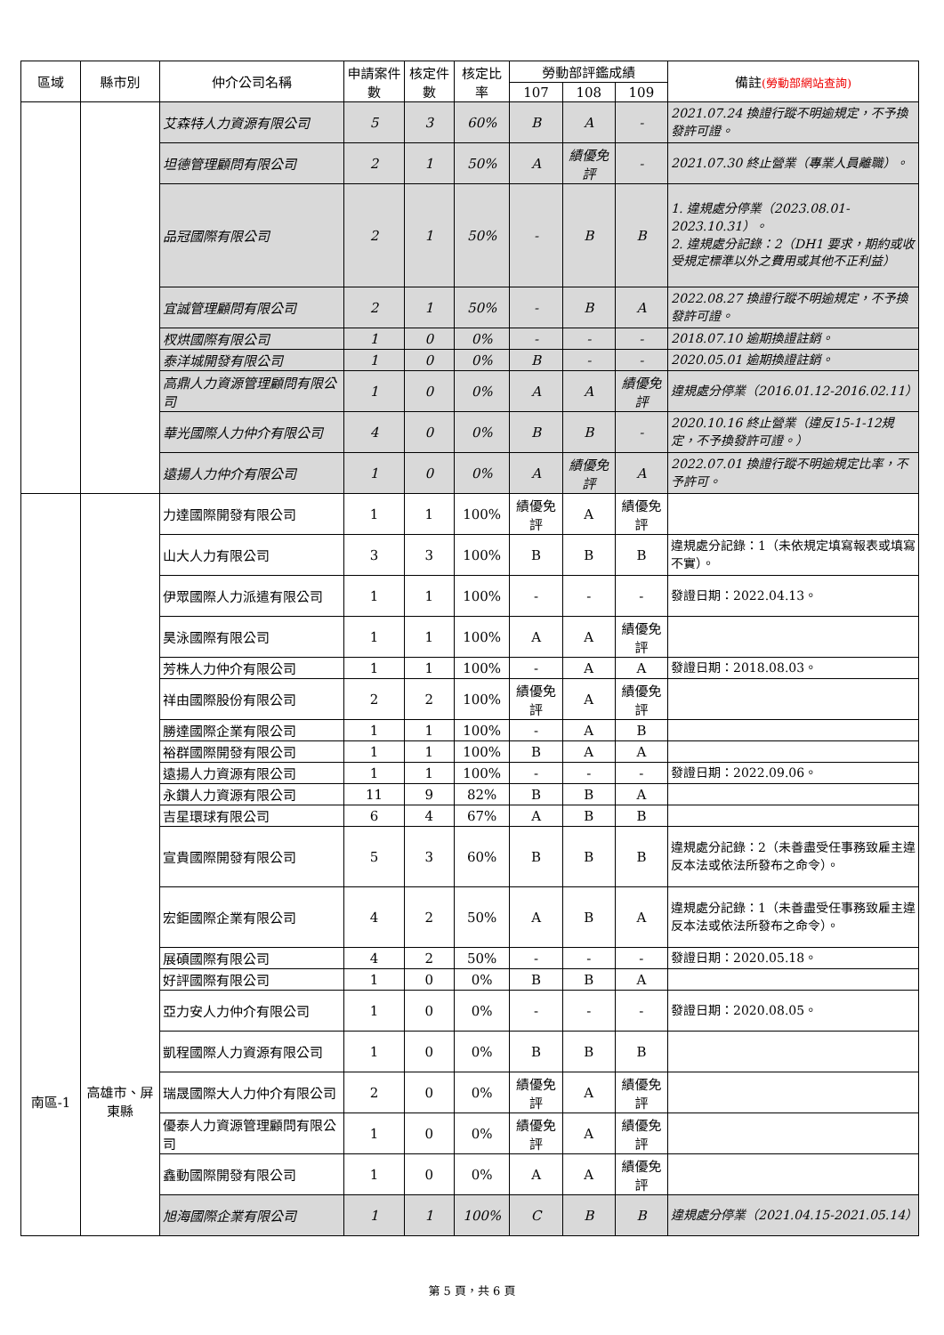| 區域 | 縣市別 | 仲介公司名稱 | 申請案件數 | 核定件數 | 核定比率 | 勞動部評鑑成績 | | | 備註 (勞動部網站查詢) |
| --- | --- | --- | --- | --- | --- | --- | --- | --- | --- |
| | | | | | | 107 | 108 | 109 | |
| | | 艾森特人力資源有限公司 | 5 | 3 | 60% | B | A | - | 2021.07.24 換證行蹤不明逾規定，不予換發許可證。 |
| | | 坦德管理顧問有限公司 | 2 | 1 | 50% | A | 績優免評 | - | 2021.07.30 終止營業（專業人員離職）。 |
| | | 品冠國際有限公司 | 2 | 1 | 50% | - | B | B | 1. 違規處分停業（2023.08.01-2023.10.31）。 2. 違規處分記錄：2（DH1 要求，期約或收受規定標準以外之費用或其他不正利益） |
| | | 宜誠管理顧問有限公司 | 2 | 1 | 50% | - | B | A | 2022.08.27 換證行蹤不明逾規定，不予換發許可證。 |
| | | 杈烘國際有限公司 | 1 | 0 | 0% | - | - | - | 2018.07.10 逾期換證註銷。 |
| | | 泰洋城開發有限公司 | 1 | 0 | 0% | B | - | - | 2020.05.01 逾期換證註銷。 |
| | | 高鼎人力資源管理顧問有限公司 | 1 | 0 | 0% | A | A | 績優免評 | 違規處分停業（2016.01.12-2016.02.11） |
| | | 華光國際人力仲介有限公司 | 4 | 0 | 0% | B | B | - | 2020.10.16 終止營業（違反15-1-12規定，不予換發許可證。） |
| | | 遠揚人力仲介有限公司 | 1 | 0 | 0% | A | 績優免評 | A | 2022.07.01 換證行蹤不明逾規定比率，不予許可。 |
| 南區-1 | 高雄市、屏東縣 | 力達國際開發有限公司 | 1 | 1 | 100% | 績優免評 | A | 績優免評 | |
| | | 山大人力有限公司 | 3 | 3 | 100% | B | B | B | 違規處分記錄：1（未依規定填寫報表或填寫不實）。 |
| | | 伊眾國際人力派遣有限公司 | 1 | 1 | 100% | - | - | - | 發證日期：2022.04.13。 |
| | | 昊泳國際有限公司 | 1 | 1 | 100% | A | A | 績優免評 | |
| | | 芳株人力仲介有限公司 | 1 | 1 | 100% | - | A | A | 發證日期：2018.08.03。 |
| | | 祥由國際股份有限公司 | 2 | 2 | 100% | 績優免評 | A | 績優免評 | |
| | | 勝達國際企業有限公司 | 1 | 1 | 100% | - | A | B | |
| | | 裕群國際開發有限公司 | 1 | 1 | 100% | B | A | A | |
| | | 遠揚人力資源有限公司 | 1 | 1 | 100% | - | - | - | 發證日期：2022.09.06。 |
| | | 永鑽人力資源有限公司 | 11 | 9 | 82% | B | B | A | |
| | | 吉星環球有限公司 | 6 | 4 | 67% | A | B | B | |
| | | 宣貴國際開發有限公司 | 5 | 3 | 60% | B | B | B | 違規處分記錄：2（未善盡受任事務致雇主違反本法或依法所發布之命令）。 |
| | | 宏鉅國際企業有限公司 | 4 | 2 | 50% | A | B | A | 違規處分記錄：1（未善盡受任事務致雇主違反本法或依法所發布之命令）。 |
| | | 展碩國際有限公司 | 4 | 2 | 50% | - | - | - | 發證日期：2020.05.18。 |
| | | 好評國際有限公司 | 1 | 0 | 0% | B | B | A | |
| | | 亞力安人力仲介有限公司 | 1 | 0 | 0% | - | - | - | 發證日期：2020.08.05。 |
| | | 凱程國際人力資源有限公司 | 1 | 0 | 0% | B | B | B | |
| | | 瑞晟國際大人力仲介有限公司 | 2 | 0 | 0% | 績優免評 | A | 績優免評 | |
| | | 優泰人力資源管理顧問有限公司 | 1 | 0 | 0% | 績優免評 | A | 績優免評 | |
| | | 鑫動國際開發有限公司 | 1 | 0 | 0% | A | A | 績優免評 | |
| | | 旭海國際企業有限公司 | 1 | 1 | 100% | C | B | B | 違規處分停業（2021.04.15-2021.05.14） |
第 5 頁，共 6 頁